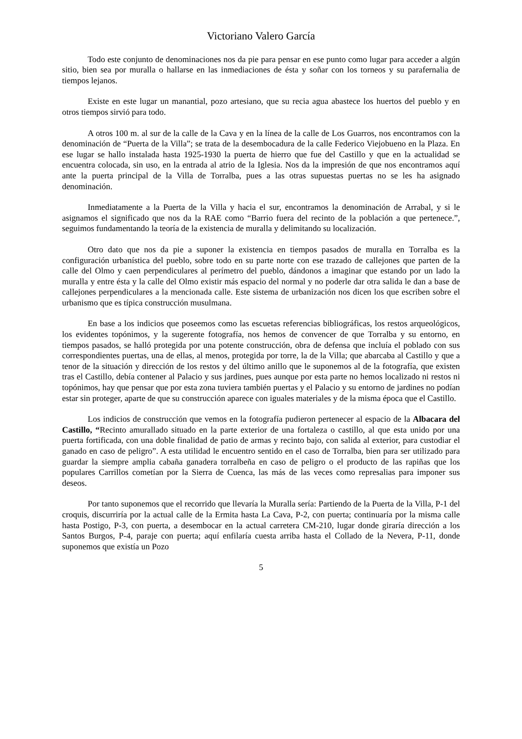Victoriano Valero García
Todo este conjunto de denominaciones nos da pie para pensar en ese punto como lugar para acceder a algún sitio, bien sea por muralla o hallarse en las inmediaciones de ésta y soñar con los torneos y su parafernalia de tiempos lejanos.
Existe en este lugar un manantial, pozo artesiano, que su recia agua abastece los huertos del pueblo y en otros tiempos sirvió para todo.
A otros 100 m. al sur de la calle de la Cava y en la línea de la calle de Los Guarros, nos encontramos con la denominación de “Puerta de la Villa”; se trata de la desembocadura de la calle Federico Viejobueno en la Plaza. En ese lugar se hallo instalada hasta 1925-1930 la puerta de hierro que fue del Castillo y que en la actualidad se encuentra colocada, sin uso, en la entrada al atrio de la Iglesia. Nos da la impresión de que nos encontramos aquí ante la puerta principal de la Villa de Torralba, pues a las otras supuestas puertas no se les ha asignado denominación.
Inmediatamente a la Puerta de la Villa y hacia el sur, encontramos la denominación de Arrabal, y si le asignamos el significado que nos da la RAE como “Barrio fuera del recinto de la población a que pertenece.”, seguimos fundamentando la teoría de la existencia de muralla y delimitando su localización.
Otro dato que nos da pie a suponer la existencia en tiempos pasados de muralla en Torralba es la configuración urbanística del pueblo, sobre todo en su parte norte con ese trazado de callejones que parten de la calle del Olmo y caen perpendiculares al perímetro del pueblo, dándonos a imaginar que estando por un lado la muralla y entre ésta y la calle del Olmo existir más espacio del normal y no poderle dar otra salida le dan a base de callejones perpendiculares a la mencionada calle. Este sistema de urbanización nos dicen los que escriben sobre el urbanismo que es típica construcción musulmana.
En base a los indicios que poseemos como las escuetas referencias bibliográficas, los restos arqueológicos, los evidentes topónimos, y la sugerente fotografía, nos hemos de convencer de que Torralba y su entorno, en tiempos pasados, se halló protegida por una potente construcción, obra de defensa que incluía el poblado con sus correspondientes puertas, una de ellas, al menos, protegida por torre, la de la Villa; que abarcaba al Castillo y que a tenor de la situación y dirección de los restos y del último anillo que le suponemos al de la fotografía, que existen tras el Castillo, debía contener al Palacio y sus jardines, pues aunque por esta parte no hemos localizado ni restos ni topónimos, hay que pensar que por esta zona tuviera también puertas y el Palacio y su entorno de jardines no podían estar sin proteger, aparte de que su construcción aparece con iguales materiales y de la misma época que el Castillo.
Los indicios de construcción que vemos en la fotografía pudieron pertenecer al espacio de la Albacara del Castillo, “Recinto amurallado situado en la parte exterior de una fortaleza o castillo, al que esta unido por una puerta fortificada, con una doble finalidad de patio de armas y recinto bajo, con salida al exterior, para custodiar el ganado en caso de peligro”. A esta utilidad le encuentro sentido en el caso de Torralba, bien para ser utilizado para guardar la siempre amplia cabaña ganadera torralbeña en caso de peligro o el producto de las rapiñas que los populares Carrillos cometían por la Sierra de Cuenca, las más de las veces como represalias para imponer sus deseos.
Por tanto suponemos que el recorrido que llevaría la Muralla sería: Partiendo de la Puerta de la Villa, P-1 del croquis, discurriría por la actual calle de la Ermita hasta La Cava, P-2, con puerta; continuaría por la misma calle hasta Postigo, P-3, con puerta, a desembocar en la actual carretera CM-210, lugar donde giraría dirección a los Santos Burgos, P-4, paraje con puerta; aquí enfilaría cuesta arriba hasta el Collado de la Nevera, P-11, donde suponemos que existía un Pozo
5